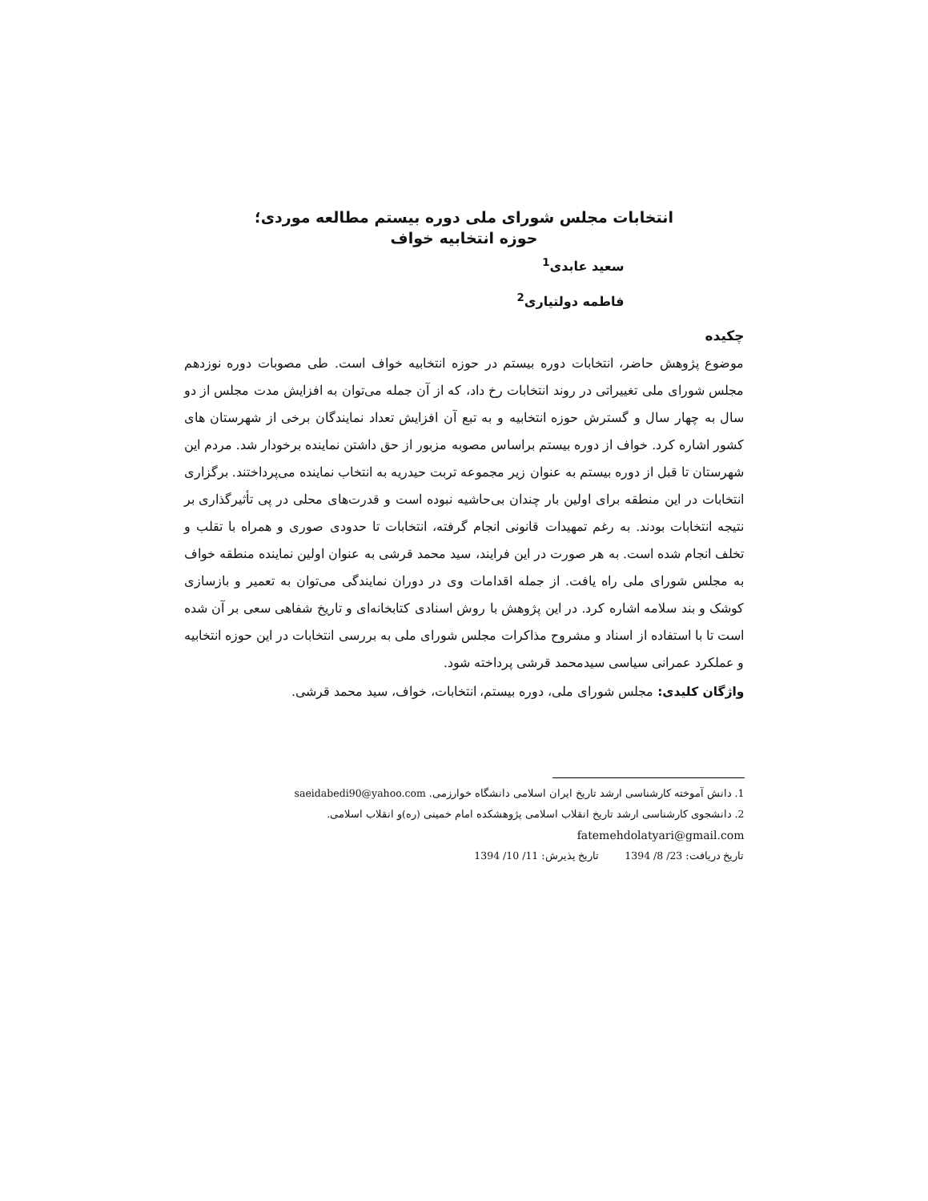انتخابات مجلس شورای ملی دوره بیستم مطالعه موردی؛
حوزه انتخابیه خواف
سعید عابدی<sup>1</sup>
فاطمه دولتیاری<sup>2</sup>
چکیده
موضوع پژوهش حاضر، انتخابات دوره بیستم در حوزه انتخابیه خواف است. طی مصوبات دوره نوزدهم مجلس شورای ملی تغییراتی در روند انتخابات رخ داد، که از آن جمله می‌توان به افزایش مدت مجلس از دو سال به چهار سال و گسترش حوزه انتخابیه و به تبع آن افزایش تعداد نمایندگان برخی از شهرستان های کشور اشاره کرد. خواف از دوره بیستم براساس مصوبه مزبور از حق داشتن نماینده برخودار شد. مردم این شهرستان تا قبل از دوره بیستم به عنوان زیر مجموعه تربت حیدریه به انتخاب نماینده می‌پرداختند. برگزاری انتخابات در این منطقه برای اولین بار چندان بی‌حاشیه نبوده است و قدرت‌های محلی در پی تأثیرگذاری بر نتیجه انتخابات بودند. به رغم تمهیدات قانونی انجام گرفته، انتخابات تا حدودی صوری و همراه با تقلب و تخلف انجام شده است. به هر صورت در این فرایند، سید محمد قرشی به عنوان اولین نماینده منطقه خواف به مجلس شورای ملی راه یافت. از جمله اقدامات وی در دوران نمایندگی می‌توان به تعمیر و بازسازی کوشک و بند سلامه اشاره کرد. در این پژوهش با روش اسنادی کتابخانه‌ای و تاریخ شفاهی سعی بر آن شده است تا با استفاده از اسناد و مشروح مذاکرات مجلس شورای ملی به بررسی انتخابات در این حوزه انتخابیه و عملکرد عمرانی سیاسی سیدمحمد قرشی پرداخته شود.
واژگان کلیدی: مجلس شورای ملی، دوره بیستم، انتخابات، خواف، سید محمد قرشی.
1. دانش آموخته کارشناسی ارشد تاریخ ایران اسلامی دانشگاه خوارزمی. saeidabedi90@yahoo.com
2. دانشجوی کارشناسی ارشد تاریخ انقلاب اسلامی پژوهشکده امام خمینی (ره)و انقلاب اسلامی.
fatemehdolatyari@gmail.com
تاریخ دریافت: 23/ 8/ 1394 تاریخ پذیرش: 11/ 10/ 1394